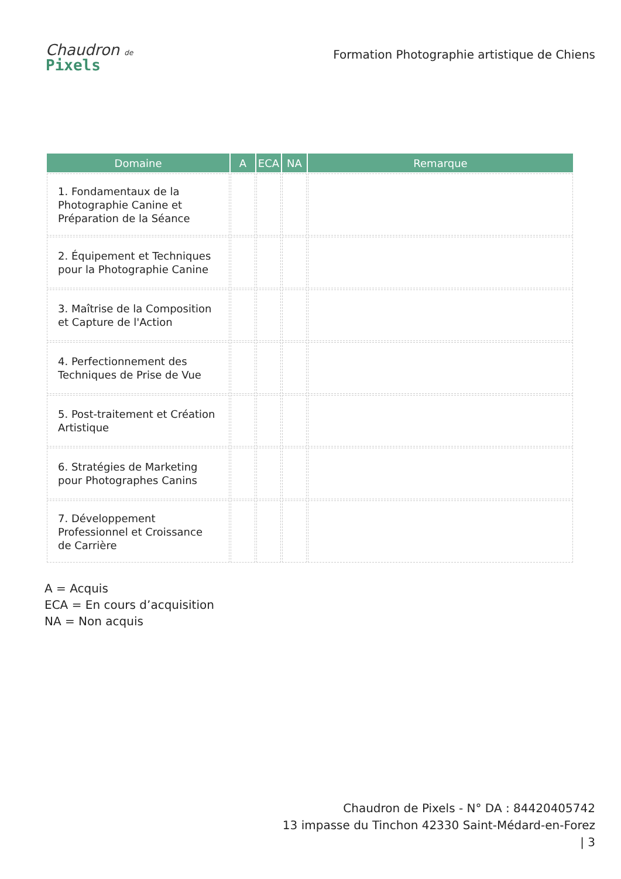Chaudron de
Pixels
Formation Photographie artistique de Chiens
| Domaine | A | ECA | NA | Remarque |
| --- | --- | --- | --- | --- |
| 1. Fondamentaux de la Photographie Canine et Préparation de la Séance | | | | |
| 2. Équipement et Techniques pour la Photographie Canine | | | | |
| 3. Maîtrise de la Composition et Capture de l'Action | | | | |
| 4. Perfectionnement des Techniques de Prise de Vue | | | | |
| 5. Post-traitement et Création Artistique | | | | |
| 6. Stratégies de Marketing pour Photographes Canins | | | | |
| 7. Développement Professionnel et Croissance de Carrière | | | | |
A = Acquis
ECA = En cours d’acquisition
NA = Non acquis
Chaudron de Pixels - N° DA : 84420405742
13 impasse du Tinchon 42330 Saint-Médard-en-Forez
| 3